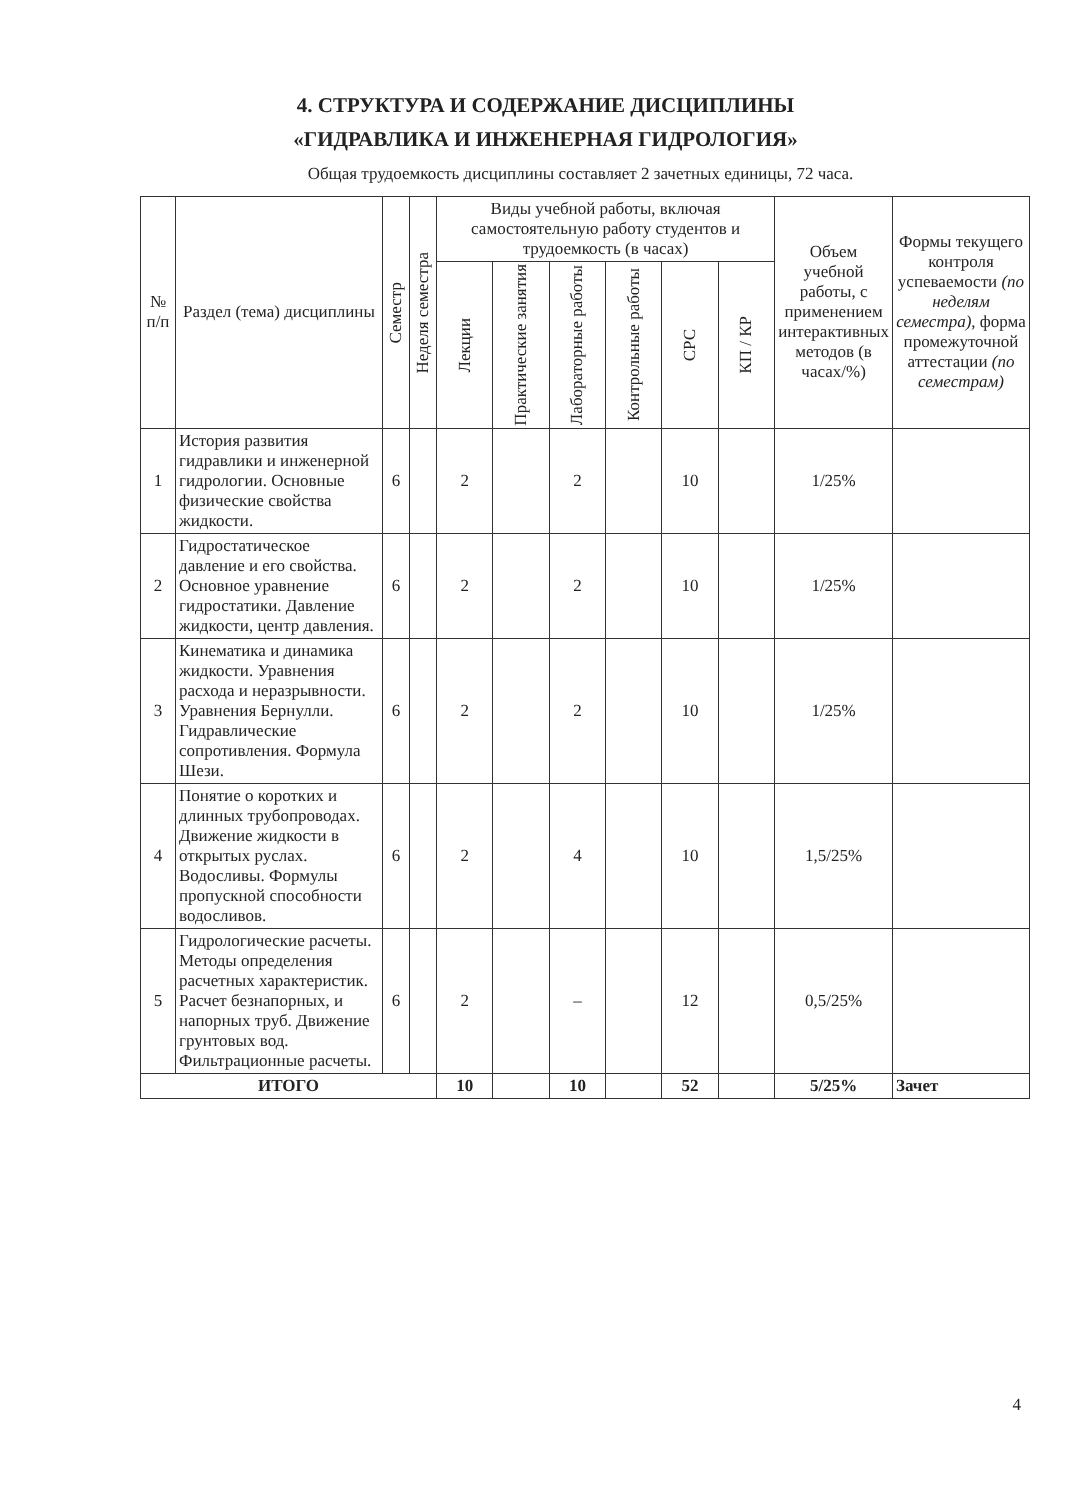4. СТРУКТУРА И СОДЕРЖАНИЕ ДИСЦИПЛИНЫ
«ГИДРАВЛИКА И ИНЖЕНЕРНАЯ ГИДРОЛОГИЯ»
Общая трудоемкость дисциплины составляет 2 зачетных единицы, 72 часа.
| № п/п | Раздел (тема) дисциплины | Семестр | Неделя семестра | Виды учебной работы, включая самостоятельную работу студентов и трудоемкость (в часах) | | | | | | Объем учебной работы, с применением интерактивных методов (в часах/%) | Формы текущего контроля успеваемости (по неделям семестра) , форма промежуточной аттестации (по семестрам) |
| --- | --- | --- | --- | --- | --- | --- | --- | --- | --- | --- | --- |
| | | | | Лекции | Практические занятия | Лабораторные работы | Контрольные работы | СРС | КП / КР | | |
| 1 | История развития гидравлики и инженерной гидрологии. Основные физические свойства жидкости. | 6 | | 2 | | 2 | | 10 | | 1/25% | |
| 2 | Гидростатическое давление и его свойства. Основное уравнение гидростатики. Давление жидкости, центр давления. | 6 | | 2 | | 2 | | 10 | | 1/25% | |
| 3 | Кинематика и динамика жидкости. Уравнения расхода и неразрывности. Уравнения Бернулли. Гидравлические сопротивления. Формула Шези. | 6 | | 2 | | 2 | | 10 | | 1/25% | |
| 4 | Понятие о коротких и длинных трубопроводах. Движение жидкости в открытых руслах. Водосливы. Формулы пропускной способности водосливов. | 6 | | 2 | | 4 | | 10 | | 1,5/25% | |
| 5 | Гидрологические расчеты. Методы определения расчетных характеристик. Расчет безнапорных, и напорных труб. Движение грунтовых вод. Фильтрационные расчеты. | 6 | | 2 | | – | | 12 | | 0,5/25% | |
| ИТОГО | | | | 10 | | 10 | | 52 | | 5/25% | Зачет |
4